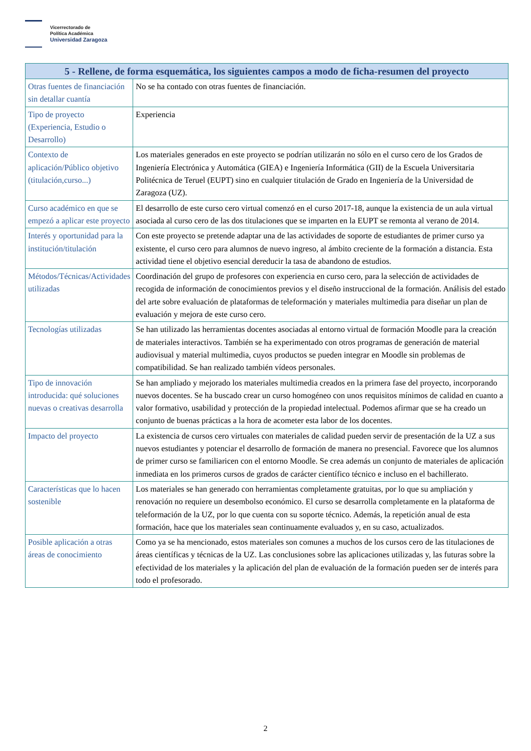Vicerrectorado de
Política Académica
Universidad Zaragoza
| 5 - Rellene, de forma esquemática, los siguientes campos a modo de ficha-resumen del proyecto | |
| --- | --- |
| Otras fuentes de financiación sin detallar cuantía | No se ha contado con otras fuentes de financiación. |
| Tipo de proyecto (Experiencia, Estudio o Desarrollo) | Experiencia |
| Contexto de aplicación/Público objetivo (titulación,curso...) | Los materiales generados en este proyecto se podrían utilizarán no sólo en el curso cero de los Grados de Ingeniería Electrónica y Automática (GIEA) e Ingeniería Informática (GII) de la Escuela Universitaria Politécnica de Teruel (EUPT) sino en cualquier titulación de Grado en Ingeniería de la Universidad de Zaragoza (UZ). |
| Curso académico en que se empezó a aplicar este proyecto | El desarrollo de este curso cero virtual comenzó en el curso 2017-18, aunque la existencia de un aula virtual asociada al curso cero de las dos titulaciones que se imparten en la EUPT se remonta al verano de 2014. |
| Interés y oportunidad para la institución/titulación | Con este proyecto se pretende adaptar una de las actividades de soporte de estudiantes de primer curso ya existente, el curso cero para alumnos de nuevo ingreso, al ámbito creciente de la formación a distancia. Esta actividad tiene el objetivo esencial dereducir la tasa de abandono de estudios. |
| Métodos/Técnicas/Actividades utilizadas | Coordinación del grupo de profesores con experiencia en curso cero, para la selección de actividades de recogida de información de conocimientos previos y el diseño instruccional de la formación. Análisis del estado del arte sobre evaluación de plataformas de teleformación y materiales multimedia para diseñar un plan de evaluación y mejora de este curso cero. |
| Tecnologías utilizadas | Se han utilizado las herramientas docentes asociadas al entorno virtual de formación Moodle para la creación de materiales interactivos. También se ha experimentado con otros programas de generación de material audiovisual y material multimedia, cuyos productos se pueden integrar en Moodle sin problemas de compatibilidad. Se han realizado también vídeos personales. |
| Tipo de innovación introducida: qué soluciones nuevas o creativas desarrolla | Se han ampliado y mejorado los materiales multimedia creados en la primera fase del proyecto, incorporando nuevos docentes. Se ha buscado crear un curso homogéneo con unos requisitos mínimos de calidad en cuanto a valor formativo, usabilidad y protección de la propiedad intelectual. Podemos afirmar que se ha creado un conjunto de buenas prácticas a la hora de acometer esta labor de los docentes. |
| Impacto del proyecto | La existencia de cursos cero virtuales con materiales de calidad pueden servir de presentación de la UZ a sus nuevos estudiantes y potenciar el desarrollo de formación de manera no presencial. Favorece que los alumnos de primer curso se familiaricen con el entorno Moodle. Se crea además un conjunto de materiales de aplicación inmediata en los primeros cursos de grados de carácter científico técnico e incluso en el bachillerato. |
| Características que lo hacen sostenible | Los materiales se han generado con herramientas completamente gratuitas, por lo que su ampliación y renovación no requiere un desembolso económico. El curso se desarrolla completamente en la plataforma de teleformación de la UZ, por lo que cuenta con su soporte técnico. Además, la repetición anual de esta formación, hace que los materiales sean continuamente evaluados y, en su caso, actualizados. |
| Posible aplicación a otras áreas de conocimiento | Como ya se ha mencionado, estos materiales son comunes a muchos de los cursos cero de las titulaciones de áreas científicas y técnicas de la UZ. Las conclusiones sobre las aplicaciones utilizadas y, las futuras sobre la efectividad de los materiales y la aplicación del plan de evaluación de la formación pueden ser de interés para todo el profesorado. |
2